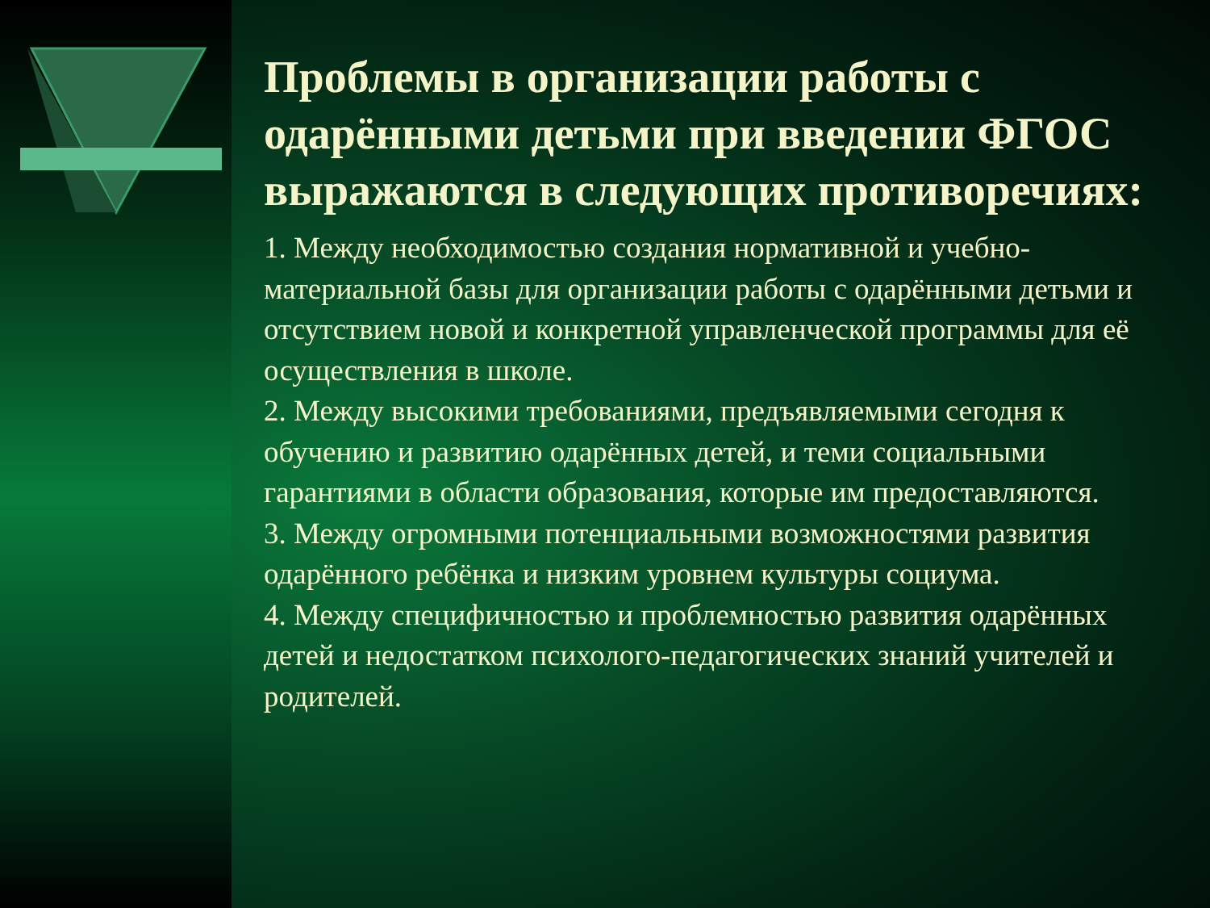Проблемы в организации работы с одарёнными детьми при введении ФГОС выражаются в следующих противоречиях:
1. Между необходимостью создания нормативной и учебно-материальной базы для организации работы с одарёнными детьми и отсутствием новой и конкретной управленческой программы для её осуществления в школе.
2. Между высокими требованиями, предъявляемыми сегодня к обучению и развитию одарённых детей, и теми социальными гарантиями в области образования, которые им предоставляются.
3. Между огромными потенциальными возможностями развития одарённого ребёнка и низким уровнем культуры социума.
4. Между специфичностью и проблемностью развития одарённых детей и недостатком психолого-педагогических знаний учителей и родителей.